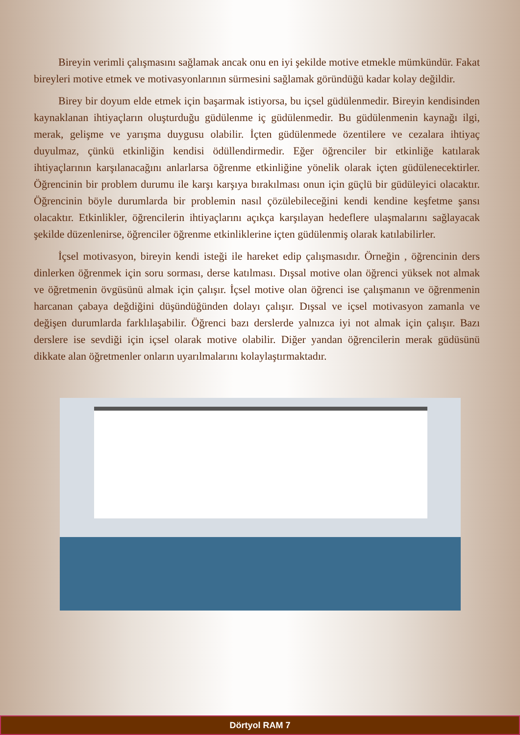Bireyin verimli çalışmasını sağlamak ancak onu en iyi şekilde motive etmekle mümkündür. Fakat bireyleri motive etmek ve motivasyonlarının sürmesini sağlamak göründüğü kadar kolay değildir.
Birey bir doyum elde etmek için başarmak istiyorsa, bu içsel güdülenmedir. Bireyin kendisinden kaynaklanan ihtiyaçların oluşturduğu güdülenme iç güdülenmedir. Bu güdülenmenin kaynağı ilgi, merak, gelişme ve yarışma duygusu olabilir. İçten güdülenmede özentilere ve cezalara ihtiyaç duyulmaz, çünkü etkinliğin kendisi ödüllendirmedir. Eğer öğrenciler bir etkinliğe katılarak ihtiyaçlarının karşılanacağını anlarlarsa öğrenme etkinliğine yönelik olarak içten güdülenecektirler. Öğrencinin bir problem durumu ile karşı karşıya bırakılması onun için güçlü bir güdüleyici olacaktır. Öğrencinin böyle durumlarda bir problemin nasıl çözülebileceğini kendi kendine keşfetme şansı olacaktır. Etkinlikler, öğrencilerin ihtiyaçlarını açıkça karşılayan hedeflere ulaşmalarını sağlayacak şekilde düzenlenirse, öğrenciler öğrenme etkinliklerine içten güdülenmiş olarak katılabilirler.
İçsel motivasyon, bireyin kendi isteği ile hareket edip çalışmasıdır. Örneğin , öğrencinin ders dinlerken öğrenmek için soru sorması, derse katılması. Dışsal motive olan öğrenci yüksek not almak ve öğretmenin övgüsünü almak için çalışır. İçsel motive olan öğrenci ise çalışmanın ve öğrenmenin harcanan çabaya değdiğini düşündüğünden dolayı çalışır. Dışsal ve içsel motivasyon zamanla ve değişen durumlarda farklılaşabilir. Öğrenci bazı derslerde yalnızca iyi not almak için çalışır. Bazı derslere ise sevdiği için içsel olarak motive olabilir. Diğer yandan öğrencilerin merak güdüsünü dikkate alan öğretmenler onların uyarılmalarını kolaylaştırmaktadır.
Dörtyol RAM 7